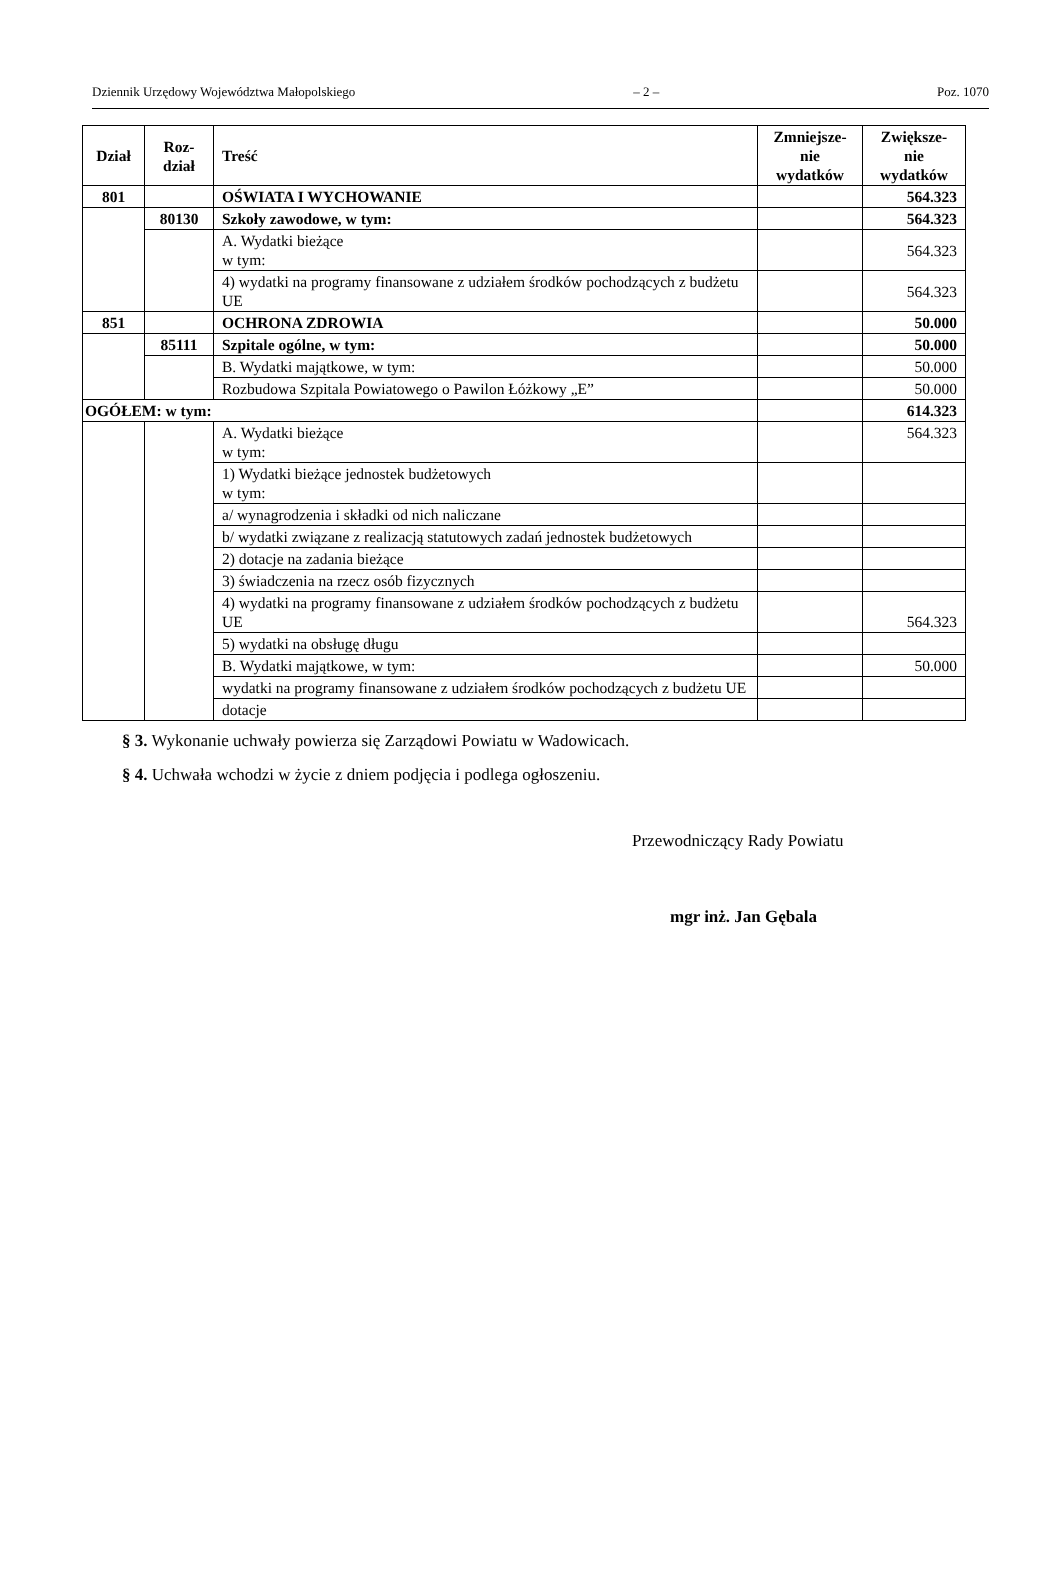Dziennik Urzędowy Województwa Małopolskiego – 2 – Poz. 1070
| Dział | Roz- dział | Treść | Zmniejsze- nie wydatków | Zwiększe- nie wydatków |
| --- | --- | --- | --- | --- |
| 801 | | OŚWIATA I WYCHOWANIE | | 564.323 |
| | 80130 | Szkoły zawodowe, w tym: | | 564.323 |
| | | A. Wydatki bieżące w tym: | | 564.323 |
| | | 4) wydatki na programy finansowane z udziałem środków pochodzących z budżetu UE | | 564.323 |
| 851 | | OCHRONA ZDROWIA | | 50.000 |
| | 85111 | Szpitale ogólne, w tym: | | 50.000 |
| | | B. Wydatki majątkowe, w tym: | | 50.000 |
| | | Rozbudowa Szpitala Powiatowego o Pawilon Łóżkowy „E” | | 50.000 |
| OGÓŁEM: w tym: | | | | 614.323 |
| | | A. Wydatki bieżące w tym: | | 564.323 |
| | | 1) Wydatki bieżące jednostek budżetowych w tym: | | |
| | | a/ wynagrodzenia i składki od nich naliczane | | |
| | | b/ wydatki związane z realizacją statutowych zadań jednostek budżetowych | | |
| | | 2) dotacje na zadania bieżące | | |
| | | 3) świadczenia na rzecz osób fizycznych | | |
| | | 4) wydatki na programy finansowane z udziałem środków pochodzących z budżetu UE | | 564.323 |
| | | 5) wydatki na obsługę długu | | |
| | | B. Wydatki majątkowe, w tym: | | 50.000 |
| | | wydatki na programy finansowane z udziałem środków pochodzących z budżetu UE | | |
| | | dotacje | | |
§ 3. Wykonanie uchwały powierza się Zarządowi Powiatu w Wadowicach.
§ 4. Uchwała wchodzi w życie z dniem podjęcia i podlega ogłoszeniu.
Przewodniczący Rady Powiatu
mgr inż. Jan Gębala